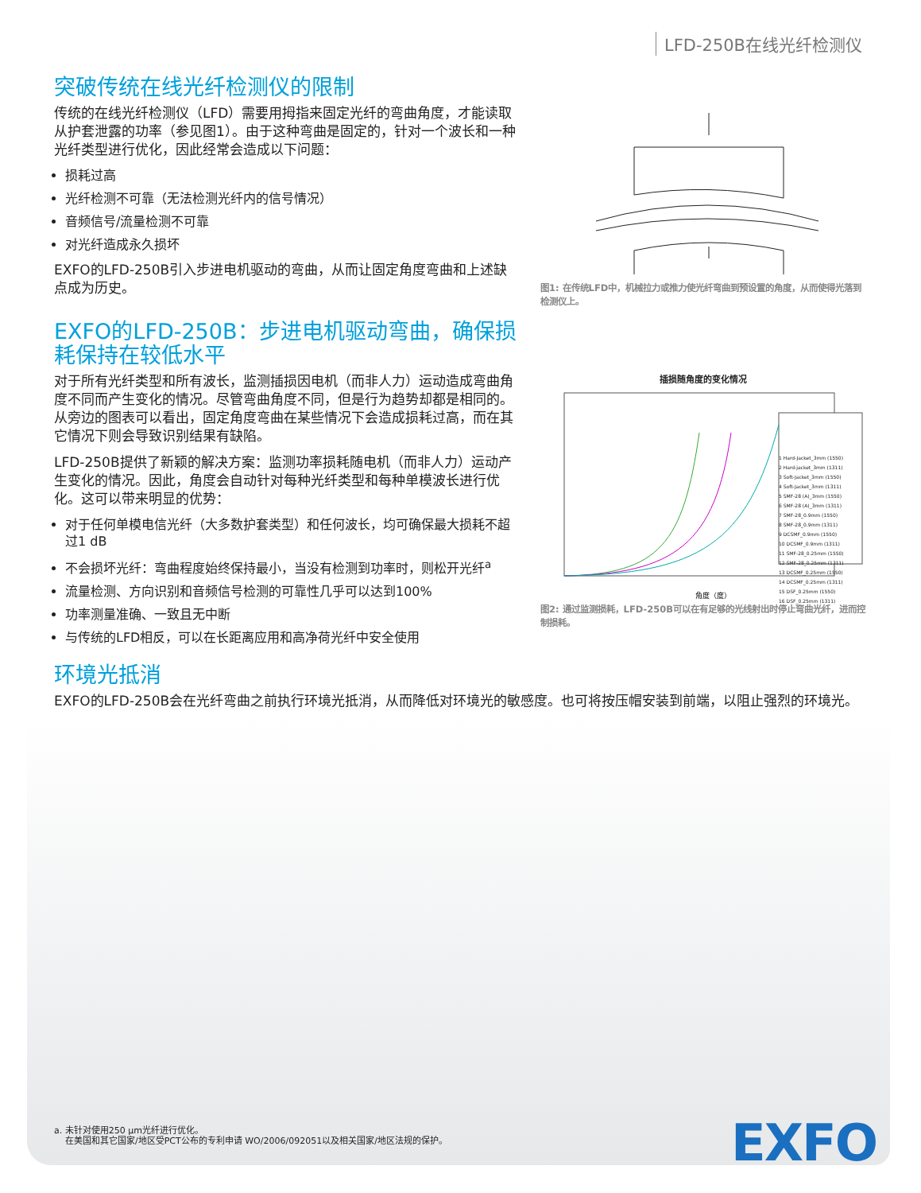LFD-250B在线光纤检测仪
突破传统在线光纤检测仪的限制
传统的在线光纤检测仪（LFD）需要用拇指来固定光纤的弯曲角度，才能读取从护套泄露的功率（参见图1）。由于这种弯曲是固定的，针对一个波长和一种光纤类型进行优化，因此经常会造成以下问题：
损耗过高
光纤检测不可靠（无法检测光纤内的信号情况）
音频信号/流量检测不可靠
对光纤造成永久损坏
EXFO的LFD-250B引入步进电机驱动的弯曲，从而让固定角度弯曲和上述缺点成为历史。
EXFO的LFD-250B：步进电机驱动弯曲，确保损耗保持在较低水平
对于所有光纤类型和所有波长，监测插损因电机（而非人力）运动造成弯曲角度不同而产生变化的情况。尽管弯曲角度不同，但是行为趋势却都是相同的。从旁边的图表可以看出，固定角度弯曲在某些情况下会造成损耗过高，而在其它情况下则会导致识别结果有缺陷。
LFD-250B提供了新颖的解决方案：监测功率损耗随电机（而非人力）运动产生变化的情况。因此，角度会自动针对每种光纤类型和每种单模波长进行优化。这可以带来明显的优势：
对于任何单模电信光纤（大多数护套类型）和任何波长，均可确保最大损耗不超过1 dB
不会损坏光纤：弯曲程度始终保持最小，当没有检测到功率时，则松开光纤<sup>a</sup>
流量检测、方向识别和音频信号检测的可靠性几乎可以达到100%
功率测量准确、一致且无中断
与传统的LFD相反，可以在长距离应用和高净荷光纤中安全使用
环境光抵消
EXFO的LFD-250B会在光纤弯曲之前执行环境光抵消，从而降低对环境光的敏感度。也可将按压帽安装到前端，以阻止强烈的环境光。
图1: 在传统LFD中，机械拉力或推力使光纤弯曲到预设置的角度，从而使得光落到检测仪上。
插损随角度的变化情况
角度（度）
1 Hard-Jacket_3mm (1550)
2 Hard-jacket_3mm (1311)
3 Soft-Jacket_3mm (1550)
4 Soft-Jacket_3mm (1311)
5 SMF-28 (A)_3mm (1550)
6 SMF-28 (A)_3mm (1311)
7 SMF-28_0.9mm (1550)
8 SMF-28_0.9mm (1311)
9 DCSMF_0.9mm (1550)
10 DCSMF_0.9mm (1311)
11 SMF-28_0.25mm (1550)
12 SMF-28_0.25mm (1311)
13 DCSMF_0.25mm (1550)
14 DCSMF_0.25mm (1311)
15 DSF_0.25mm (1550)
16 DSF_0.25mm (1311)
图2: 通过监测损耗，LFD-250B可以在有足够的光线射出时停止弯曲光纤，进而控制损耗。
a. 未针对使用250 μm光纤进行优化。
在美国和其它国家/地区受PCT公布的专利申请 WO/2006/092051以及相关国家/地区法规的保护。
EXFO